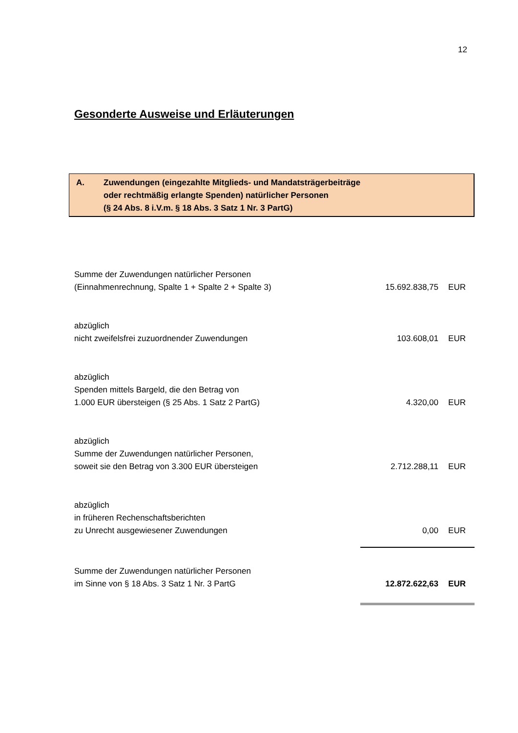12
Gesonderte Ausweise und Erläuterungen
A. Zuwendungen (eingezahlte Mitglieds- und Mandatsträgerbeiträge
oder rechtmäßig erlangte Spenden) natürlicher Personen
(§ 24 Abs. 8 i.V.m. § 18 Abs. 3 Satz 1 Nr. 3 PartG)
| Summe der Zuwendungen natürlicher Personen (Einnahmenrechnung, Spalte 1 + Spalte 2 + Spalte 3) | 15.692.838,75 | EUR |
| abzüglich nicht zweifelsfrei zuzuordnender Zuwendungen | 103.608,01 | EUR |
| abzüglich Spenden mittels Bargeld, die den Betrag von 1.000 EUR übersteigen (§ 25 Abs. 1 Satz 2 PartG) | 4.320,00 | EUR |
| abzüglich Summe der Zuwendungen natürlicher Personen, soweit sie den Betrag von 3.300 EUR übersteigen | 2.712.288,11 | EUR |
| abzüglich in früheren Rechenschaftsberichten zu Unrecht ausgewiesener Zuwendungen | 0,00 | EUR |
| Summe der Zuwendungen natürlicher Personen im Sinne von § 18 Abs. 3 Satz 1 Nr. 3 PartG | 12.872.622,63 | EUR |